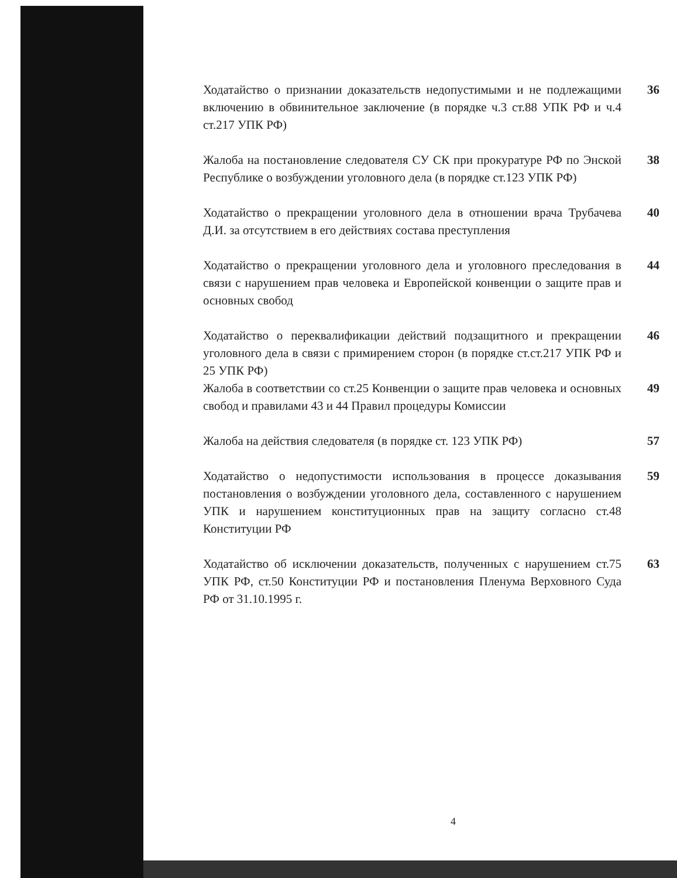Ходатайство о признании доказательств недопустимыми и не подлежащими включению в обвинительное заключение (в порядке ч.3 ст.88 УПК РФ и ч.4 ст.217 УПК РФ)
36
Жалоба на постановление следователя СУ СК при прокуратуре РФ по Энской Республике о возбуждении уголовного дела (в порядке ст.123 УПК РФ)
38
Ходатайство о прекращении уголовного дела в отношении врача Трубачева Д.И. за отсутствием в его действиях состава преступления
40
Ходатайство о прекращении уголовного дела и уголовного преследования в связи с нарушением прав человека и Европейской конвенции о защите прав и основных свобод
44
Ходатайство о переквалификации действий подзащитного и прекращении уголовного дела в связи с примирением сторон (в порядке ст.ст.217 УПК РФ и 25 УПК РФ)
46
Жалоба в соответствии со ст.25 Конвенции о защите прав человека и основных свобод и правилами 43 и 44 Правил процедуры Комиссии
49
Жалоба на действия следователя (в порядке ст. 123 УПК РФ)
57
Ходатайство о недопустимости использования в процессе доказывания постановления о возбуждении уголовного дела, составленного с нарушением УПК и нарушением конституционных прав на защиту согласно ст.48 Конституции РФ
59
Ходатайство об исключении доказательств, полученных с нарушением ст.75 УПК РФ, ст.50 Конституции РФ и постановления Пленума Верховного Суда РФ от 31.10.1995 г.
63
4